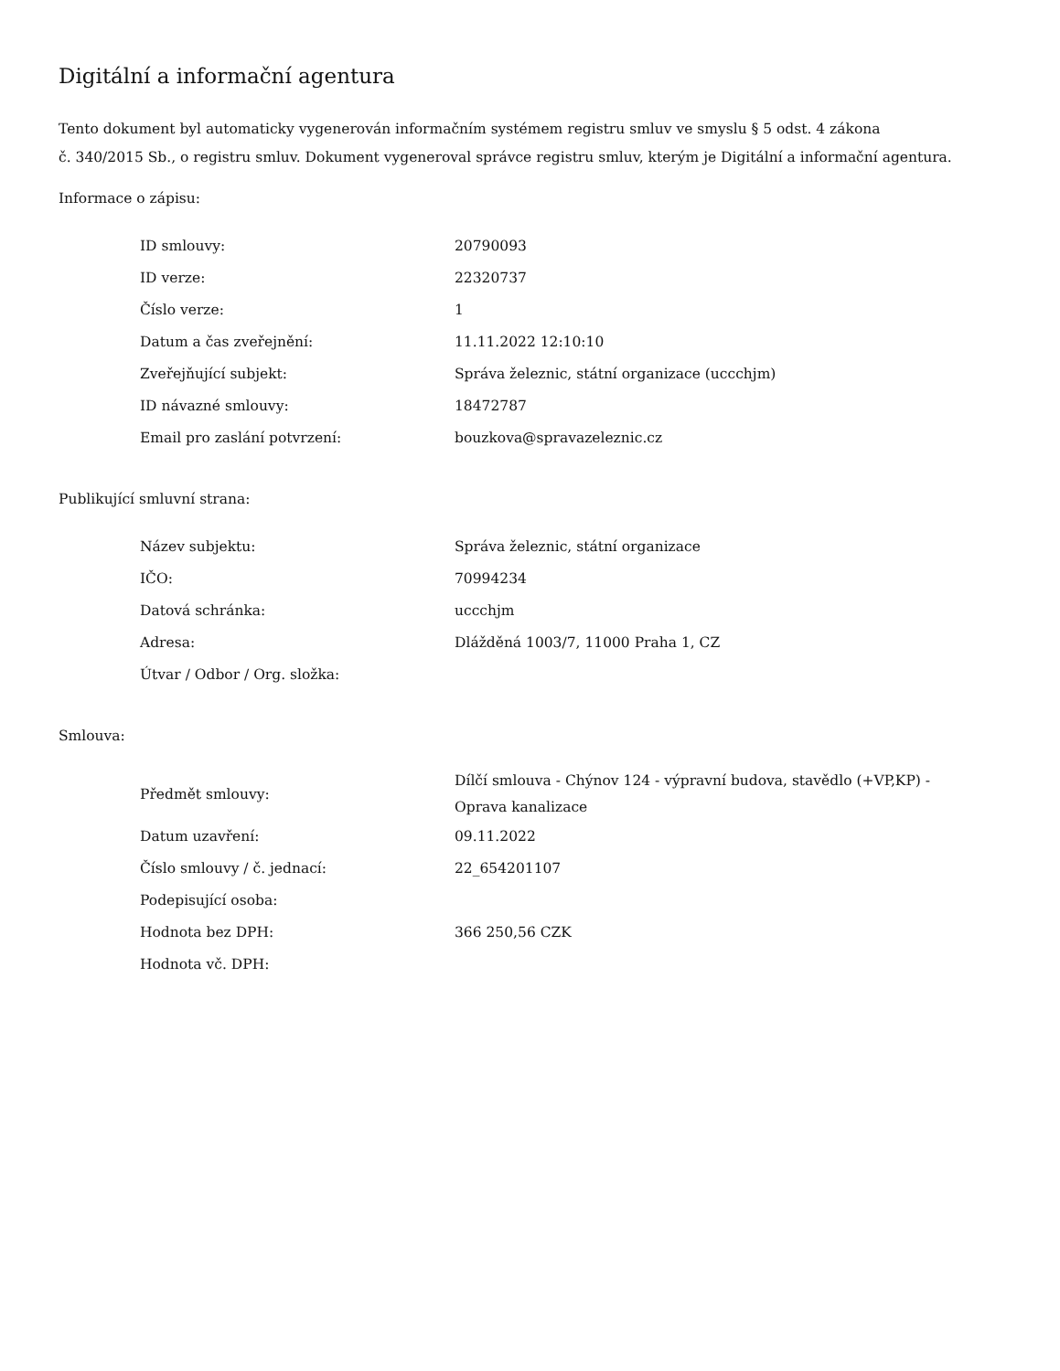Digitální a informační agentura
Tento dokument byl automaticky vygenerován informačním systémem registru smluv ve smyslu § 5 odst. 4 zákona
č. 340/2015 Sb., o registru smluv. Dokument vygeneroval správce registru smluv, kterým je Digitální a informační agentura.
Informace o zápisu:
| ID smlouvy: | 20790093 |
| ID verze: | 22320737 |
| Číslo verze: | 1 |
| Datum a čas zveřejnění: | 11.11.2022 12:10:10 |
| Zveřejňující subjekt: | Správa železnic, státní organizace (uccchjm) |
| ID návazné smlouvy: | 18472787 |
| Email pro zaslání potvrzení: | bouzkova@spravazeleznic.cz |
Publikující smluvní strana:
| Název subjektu: | Správa železnic, státní organizace |
| IČO: | 70994234 |
| Datová schránka: | uccchjm |
| Adresa: | Dlážděná 1003/7, 11000 Praha 1, CZ |
| Útvar / Odbor / Org. složka: | |
Smlouva:
| Předmět smlouvy: | Dílčí smlouva - Chýnov 124 - výpravní budova, stavědlo (+VP,KP) - Oprava kanalizace |
| Datum uzavření: | 09.11.2022 |
| Číslo smlouvy / č. jednací: | 22_654201107 |
| Podepisující osoba: | |
| Hodnota bez DPH: | 366 250,56 CZK |
| Hodnota vč. DPH: | |